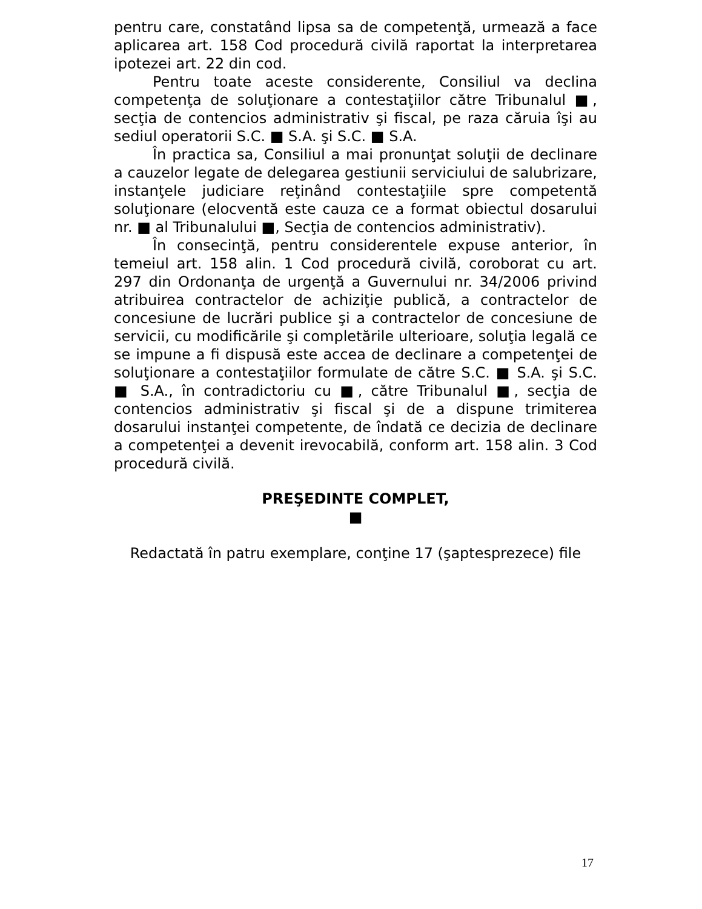pentru care, constatând lipsa sa de competenţă, urmează a face aplicarea art. 158 Cod procedură civilă raportat la interpretarea ipotezei art. 22 din cod.
Pentru toate aceste considerente, Consiliul va declina competenţa de soluţionare a contestaţiilor către Tribunalul ■, secţia de contencios administrativ şi fiscal, pe raza căruia îşi au sediul operatorii S.C. ■ S.A. şi S.C. ■ S.A.
În practica sa, Consiliul a mai pronunţat soluţii de declinare a cauzelor legate de delegarea gestiunii serviciului de salubrizare, instanţele judiciare reţinând contestaţiile spre competentă soluţionare (elocventă este cauza ce a format obiectul dosarului nr. ■ al Tribunalului ■, Secţia de contencios administrativ).
În consecinţă, pentru considerentele expuse anterior, în temeiul art. 158 alin. 1 Cod procedură civilă, coroborat cu art. 297 din Ordonanţa de urgenţă a Guvernului nr. 34/2006 privind atribuirea contractelor de achiziţie publică, a contractelor de concesiune de lucrări publice şi a contractelor de concesiune de servicii, cu modificările şi completările ulterioare, soluţia legală ce se impune a fi dispusă este accea de declinare a competenţei de soluţionare a contestaţiilor formulate de către S.C. ■ S.A. şi S.C. ■ S.A., în contradictoriu cu ■, către Tribunalul ■, secţia de contencios administrativ şi fiscal şi de a dispune trimiterea dosarului instanţei competente, de îndată ce decizia de declinare a competenţei a devenit irevocabilă, conform art. 158 alin. 3 Cod procedură civilă.
PREŞEDINTE COMPLET,
■
Redactată în patru exemplare, conţine 17 (şaptesprezece) file
17